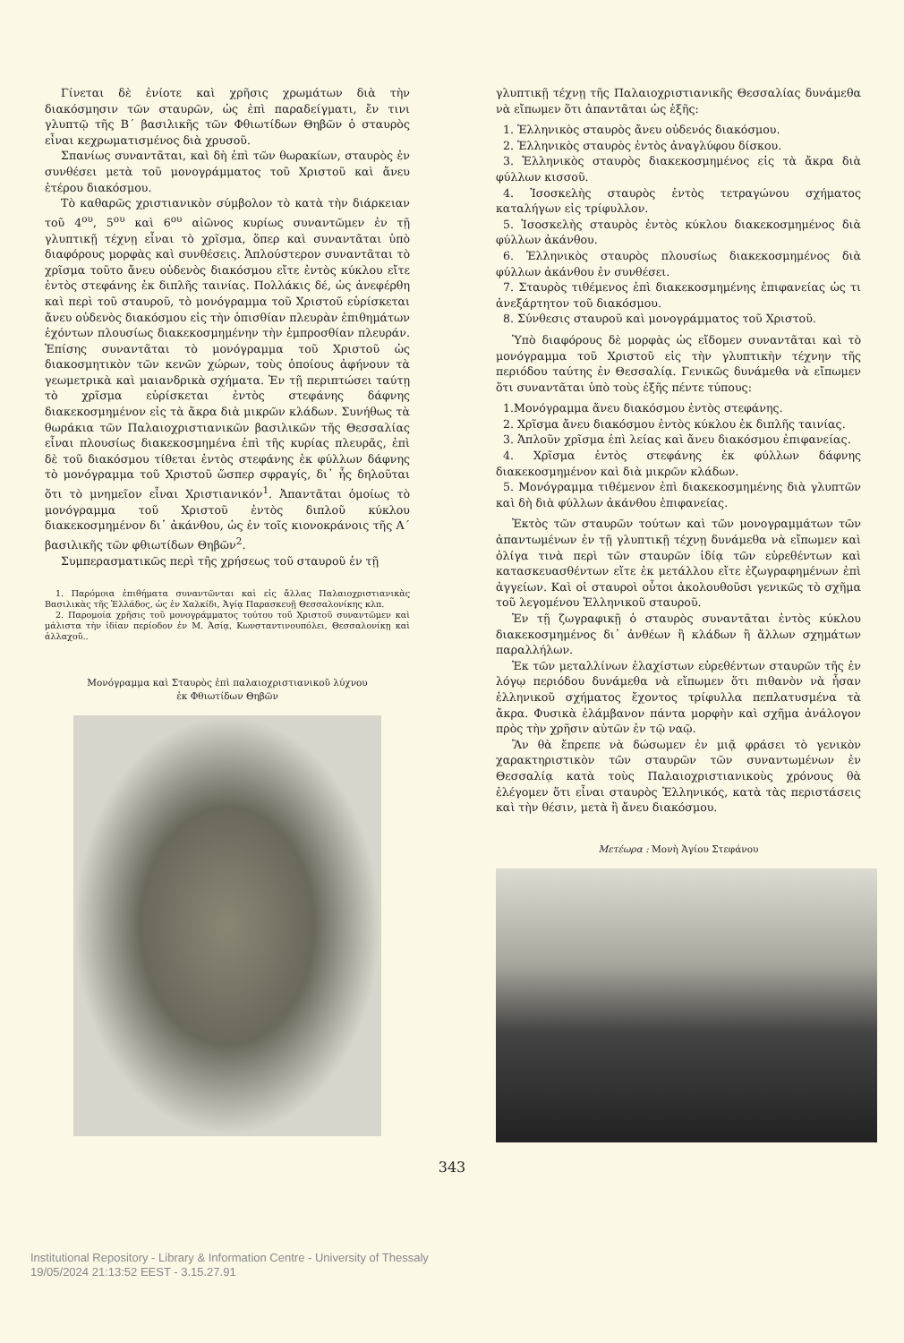Γίνεται δὲ ἐνίοτε καὶ χρῆσις χρωμάτων διὰ τὴν διακόσμησιν τῶν σταυρῶν, ὡς ἐπὶ παραδείγματι, ἔν τινι γλυπτῷ τῆς Β΄ βασιλικῆς τῶν Φθιωτίδων Θηβῶν ὁ σταυρὸς εἶναι κεχρωματισμένος διὰ χρυσοῦ.
Σπανίως συναντᾶται, καὶ δὴ ἐπὶ τῶν θωρακίων, σταυρὸς ἐν συνθέσει μετὰ τοῦ μονογράμματος τοῦ Χριστοῦ καὶ ἄνευ ἑτέρου διακόσμου.
Τὸ καθαρῶς χριστιανικὸν σύμβολον τὸ κατὰ τὴν διάρκειαν τοῦ 4<sup>ου</sup>, 5<sup>ου</sup> καὶ 6<sup>ου</sup> αἰῶνος κυρίως συναντῶμεν ἐν τῇ γλυπτικῇ τέχνῃ εἶναι τὸ χρῖσμα, ὅπερ καὶ συναντᾶται ὑπὸ διαφόρους μορφὰς καὶ συνθέσεις. Ἁπλούστερον συναντᾶται τὸ χρῖσμα τοῦτο ἄνευ οὐδενὸς διακόσμου εἴτε ἐντὸς κύκλου εἴτε ἐντὸς στεφάνης ἐκ διπλῆς ταινίας. Πολλάκις δέ, ὡς ἀνεφέρθη καὶ περὶ τοῦ σταυροῦ, τὸ μονόγραμμα τοῦ Χριστοῦ εὑρίσκεται ἄνευ οὐδενὸς διακόσμου εἰς τὴν ὀπισθίαν πλευρὰν ἐπιθημάτων ἐχόντων πλουσίως διακεκοσμημένην τὴν ἐμπροσθίαν πλευράν. Ἐπίσης συναντᾶται τὸ μονόγραμμα τοῦ Χριστοῦ ὡς διακοσμητικὸν τῶν κενῶν χώρων, τοὺς ὁποίους ἀφήνουν τὰ γεωμετρικὰ καὶ μαιανδρικὰ σχήματα. Ἐν τῇ περιπτώσει ταύτῃ τὸ χρῖσμα εὑρίσκεται ἐντὸς στεφάνης δάφνης διακεκοσμημένον εἰς τὰ ἄκρα διὰ μικρῶν κλάδων. Συνήθως τὰ θωράκια τῶν Παλαιοχριστιανικῶν βασιλικῶν τῆς Θεσσαλίας εἶναι πλουσίως διακεκοσμημένα ἐπὶ τῆς κυρίας πλευρᾶς, ἐπὶ δὲ τοῦ διακόσμου τίθεται ἐντὸς στεφάνης ἐκ φύλλων δάφνης τὸ μονόγραμμα τοῦ Χριστοῦ ὥσπερ σφραγίς, δι᾿ ἧς δηλοῦται ὅτι τὸ μνημεῖον εἶναι Χριστιανικόν<sup>1</sup>. Ἀπαντᾶται ὁμοίως τὸ μονόγραμμα τοῦ Χριστοῦ ἐντὸς διπλοῦ κύκλου διακεκοσμημένον δι᾿ ἀκάνθου, ὡς ἐν τοῖς κιονοκράνοις τῆς Α΄ βασιλικῆς τῶν φθιωτίδων Θηβῶν<sup>2</sup>.
Συμπερασματικῶς περὶ τῆς χρήσεως τοῦ σταυροῦ ἐν τῇ
1. Παρόμοια ἐπιθήματα συναντῶνται καὶ εἰς ἄλλας Παλαιοχριστιανικὰς Βασιλικὰς τῆς Ἑλλάδος, ὡς ἐν Χαλκίδι, Ἁγίᾳ Παρασκευῇ Θεσσαλονίκης κλπ.
2. Παρομοία χρῆσις τοῦ μονογράμματος τούτου τοῦ Χριστοῦ συναντῶμεν καὶ μάλιστα τὴν ἰδίαν περίοδον ἐν Μ. Ἀσίᾳ, Κωνσταντινουπόλει, Θεσσαλονίκῃ καὶ ἀλλαχοῦ..
Μονόγραμμα καὶ Σταυρὸς ἐπὶ παλαιοχριστιανικοῦ λύχνου
ἐκ Φθιωτίδων Θηβῶν
γλυπτικῇ τέχνῃ τῆς Παλαιοχριστιανικῆς Θεσσαλίας δυνάμεθα νὰ εἴπωμεν ὅτι ἀπαντᾶται ὡς ἑξῆς:
1. Ἑλληνικὸς σταυρὸς ἄνευ οὐδενός διακόσμου.
2. Ἑλληνικὸς σταυρὸς ἐντὸς ἀναγλύφου δίσκου.
3. Ἑλληνικὸς σταυρὸς διακεκοσμημένος εἰς τὰ ἄκρα διὰ φύλλων κισσοῦ.
4. Ἰσοσκελὴς σταυρὸς ἐντὸς τετραγώνου σχήματος καταλήγων εἰς τρίφυλλον.
5. Ἰσοσκελὴς σταυρὸς ἐντὸς κύκλου διακεκοσμημένος διὰ φύλλων ἀκάνθου.
6. Ἑλληνικὸς σταυρὸς πλουσίως διακεκοσμημένος διὰ φύλλων ἀκάνθου ἐν συνθέσει.
7. Σταυρὸς τιθέμενος ἐπὶ διακεκοσμημένης ἐπιφανείας ὡς τι ἀνεξάρτητον τοῦ διακόσμου.
8. Σύνθεσις σταυροῦ καὶ μονογράμματος τοῦ Χριστοῦ.
Ὑπὸ διαφόρους δὲ μορφὰς ὡς εἴδομεν συναντᾶται καὶ τὸ μονόγραμμα τοῦ Χριστοῦ εἰς τὴν γλυπτικὴν τέχνην τῆς περιόδου ταύτης ἐν Θεσσαλίᾳ. Γενικῶς δυνάμεθα νὰ εἴπωμεν ὅτι συναντᾶται ὑπὸ τοὺς ἑξῆς πέντε τύπους:
1.Μονόγραμμα ἄνευ διακόσμου ἐντὸς στεφάνης.
2. Χρῖσμα ἄνευ διακόσμου ἐντὸς κύκλου ἐκ διπλῆς ταινίας.
3. Ἁπλοῦν χρῖσμα ἐπὶ λείας καὶ ἄνευ διακόσμου ἐπιφανείας.
4. Χρῖσμα ἐντὸς στεφάνης ἐκ φύλλων δάφνης διακεκοσμημένον καὶ διὰ μικρῶν κλάδων.
5. Μονόγραμμα τιθέμενον ἐπὶ διακεκοσμημένης διὰ γλυπτῶν καὶ δὴ διὰ φύλλων ἀκάνθου ἐπιφανείας.
Ἐκτὸς τῶν σταυρῶν τούτων καὶ τῶν μονογραμμάτων τῶν ἀπαντωμένων ἐν τῇ γλυπτικῇ τέχνῃ δυνάμεθα νὰ εἴπωμεν καὶ ὀλίγα τινὰ περὶ τῶν σταυρῶν ἰδίᾳ τῶν εὑρεθέντων καὶ κατασκευασθέντων εἴτε ἐκ μετάλλου εἴτε ἐζωγραφημένων ἐπὶ ἀγγείων. Καὶ οἱ σταυροὶ οὗτοι ἀκολουθοῦσι γενικῶς τὸ σχῆμα τοῦ λεγομένου Ἑλληνικοῦ σταυροῦ.
Ἐν τῇ ζωγραφικῇ ὁ σταυρὸς συναντᾶται ἐντὸς κύκλου διακεκοσμημένος δι᾿ ἀνθέων ἢ κλάδων ἢ ἄλλων σχημάτων παραλλήλων.
Ἐκ τῶν μεταλλίνων ἐλαχίστων εὑρεθέντων σταυρῶν τῆς ἐν λόγῳ περιόδου δυνάμεθα νὰ εἴπωμεν ὅτι πιθανὸν νὰ ἦσαν ἑλληνικοῦ σχήματος ἔχοντος τρίφυλλα πεπλατυσμένα τὰ ἄκρα. Φυσικὰ ἐλάμβανον πάντα μορφὴν καὶ σχῆμα ἀνάλογον πρὸς τὴν χρῆσιν αὐτῶν ἐν τῷ ναῷ.
Ἂν θὰ ἔπρεπε νὰ δώσωμεν ἐν μιᾷ φράσει τὸ γενικὸν χαρακτηριστικὸν τῶν σταυρῶν τῶν συναντωμένων ἐν Θεσσαλίᾳ κατὰ τοὺς Παλαιοχριστιανικοὺς χρόνους θὰ ἐλέγομεν ὅτι εἶναι σταυρὸς Ἑλληνικός, κατὰ τὰς περιστάσεις καὶ τὴν θέσιν, μετὰ ἢ ἄνευ διακόσμου.
Μετέωρα : Μονὴ Ἁγίου Στεφάνου
343
Institutional Repository - Library & Information Centre - University of Thessaly
19/05/2024 21:13:52 EEST - 3.15.27.91